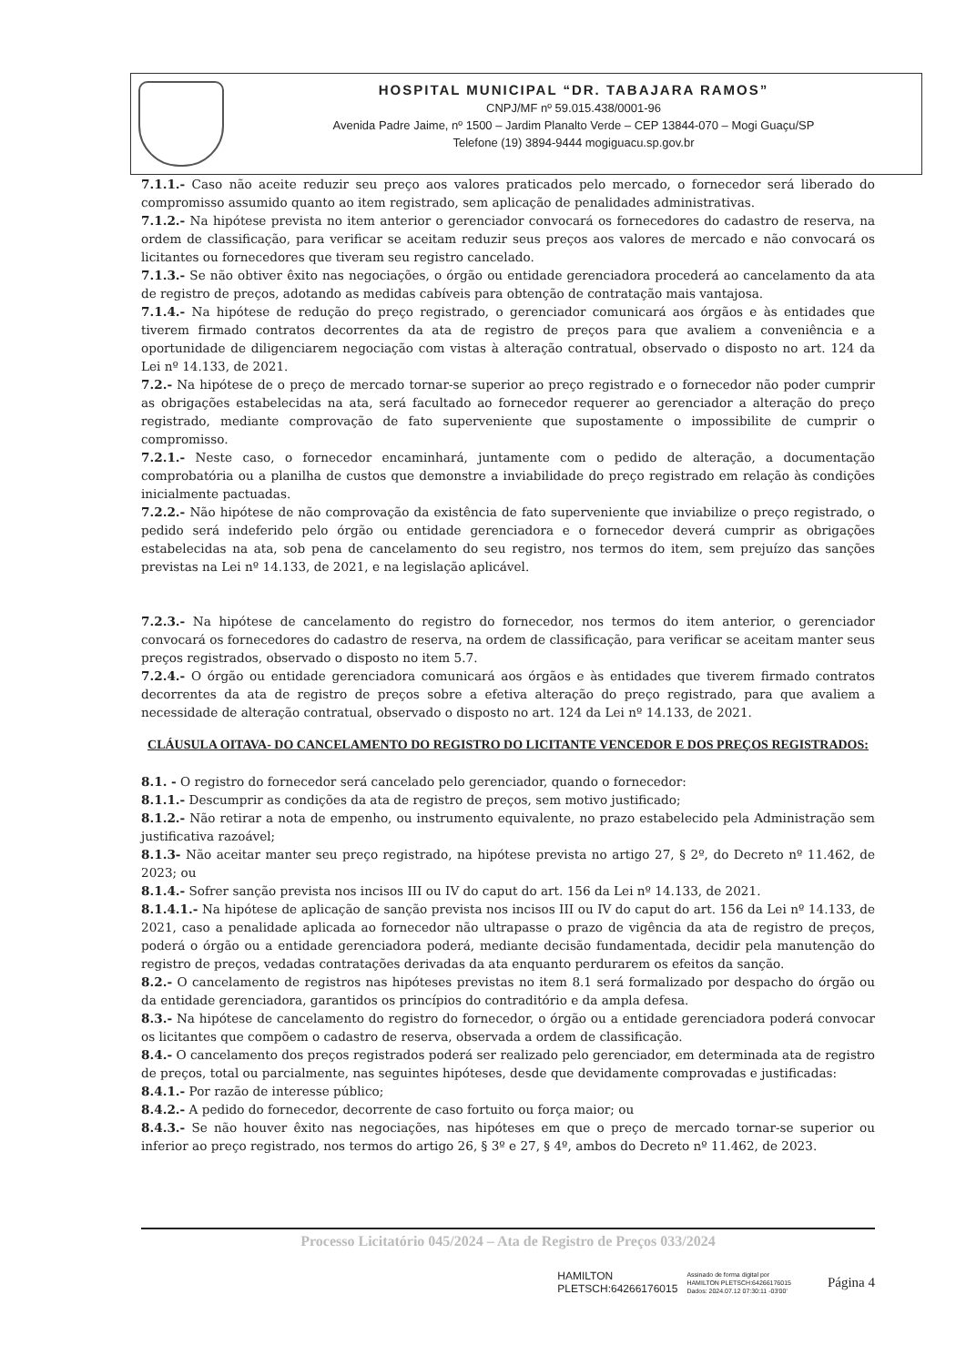HOSPITAL MUNICIPAL “DR. TABAJARA RAMOS”
CNPJ/MF nº 59.015.438/0001-96
Avenida Padre Jaime, nº 1500 – Jardim Planalto Verde – CEP 13844-070 – Mogi Guaçu/SP
Telefone (19) 3894-9444 mogiguacu.sp.gov.br
7.1.1.- Caso não aceite reduzir seu preço aos valores praticados pelo mercado, o fornecedor será liberado do compromisso assumido quanto ao item registrado, sem aplicação de penalidades administrativas.
7.1.2.- Na hipótese prevista no item anterior o gerenciador convocará os fornecedores do cadastro de reserva, na ordem de classificação, para verificar se aceitam reduzir seus preços aos valores de mercado e não convocará os licitantes ou fornecedores que tiveram seu registro cancelado.
7.1.3.- Se não obtiver êxito nas negociações, o órgão ou entidade gerenciadora procederá ao cancelamento da ata de registro de preços, adotando as medidas cabíveis para obtenção de contratação mais vantajosa.
7.1.4.- Na hipótese de redução do preço registrado, o gerenciador comunicará aos órgãos e às entidades que tiverem firmado contratos decorrentes da ata de registro de preços para que avaliem a conveniência e a oportunidade de diligenciarem negociação com vistas à alteração contratual, observado o disposto no art. 124 da Lei nº 14.133, de 2021.
7.2.- Na hipótese de o preço de mercado tornar-se superior ao preço registrado e o fornecedor não poder cumprir as obrigações estabelecidas na ata, será facultado ao fornecedor requerer ao gerenciador a alteração do preço registrado, mediante comprovação de fato superveniente que supostamente o impossibilite de cumprir o compromisso.
7.2.1.- Neste caso, o fornecedor encaminhará, juntamente com o pedido de alteração, a documentação comprobatória ou a planilha de custos que demonstre a inviabilidade do preço registrado em relação às condições inicialmente pactuadas.
7.2.2.- Não hipótese de não comprovação da existência de fato superveniente que inviabilize o preço registrado, o pedido será indeferido pelo órgão ou entidade gerenciadora e o fornecedor deverá cumprir as obrigações estabelecidas na ata, sob pena de cancelamento do seu registro, nos termos do item, sem prejuízo das sanções previstas na Lei nº 14.133, de 2021, e na legislação aplicável.
7.2.3.- Na hipótese de cancelamento do registro do fornecedor, nos termos do item anterior, o gerenciador convocará os fornecedores do cadastro de reserva, na ordem de classificação, para verificar se aceitam manter seus preços registrados, observado o disposto no item 5.7.
7.2.4.- O órgão ou entidade gerenciadora comunicará aos órgãos e às entidades que tiverem firmado contratos decorrentes da ata de registro de preços sobre a efetiva alteração do preço registrado, para que avaliem a necessidade de alteração contratual, observado o disposto no art. 124 da Lei nº 14.133, de 2021.
CLÁUSULA OITAVA- DO CANCELAMENTO DO REGISTRO DO LICITANTE VENCEDOR E DOS PREÇOS REGISTRADOS:
8.1. - O registro do fornecedor será cancelado pelo gerenciador, quando o fornecedor:
8.1.1.- Descumprir as condições da ata de registro de preços, sem motivo justificado;
8.1.2.- Não retirar a nota de empenho, ou instrumento equivalente, no prazo estabelecido pela Administração sem justificativa razoável;
8.1.3- Não aceitar manter seu preço registrado, na hipótese prevista no artigo 27, § 2º, do Decreto nº 11.462, de 2023; ou
8.1.4.- Sofrer sanção prevista nos incisos III ou IV do caput do art. 156 da Lei nº 14.133, de 2021.
8.1.4.1.- Na hipótese de aplicação de sanção prevista nos incisos III ou IV do caput do art. 156 da Lei nº 14.133, de 2021, caso a penalidade aplicada ao fornecedor não ultrapasse o prazo de vigência da ata de registro de preços, poderá o órgão ou a entidade gerenciadora poderá, mediante decisão fundamentada, decidir pela manutenção do registro de preços, vedadas contratações derivadas da ata enquanto perdurarem os efeitos da sanção.
8.2.- O cancelamento de registros nas hipóteses previstas no item 8.1 será formalizado por despacho do órgão ou da entidade gerenciadora, garantidos os princípios do contraditório e da ampla defesa.
8.3.- Na hipótese de cancelamento do registro do fornecedor, o órgão ou a entidade gerenciadora poderá convocar os licitantes que compõem o cadastro de reserva, observada a ordem de classificação.
8.4.- O cancelamento dos preços registrados poderá ser realizado pelo gerenciador, em determinada ata de registro de preços, total ou parcialmente, nas seguintes hipóteses, desde que devidamente comprovadas e justificadas:
8.4.1.- Por razão de interesse público;
8.4.2.- A pedido do fornecedor, decorrente de caso fortuito ou força maior; ou
8.4.3.- Se não houver êxito nas negociações, nas hipóteses em que o preço de mercado tornar-se superior ou inferior ao preço registrado, nos termos do artigo 26, § 3º e 27, § 4º, ambos do Decreto nº 11.462, de 2023.
Processo Licitatório 045/2024 – Ata de Registro de Preços 033/2024
HAMILTON
PLETSCH:64266176015
Assinado de forma digital por
HAMILTON PLETSCH:64266176015
Dados: 2024.07.12 07:30:11 -03'00' Página 4